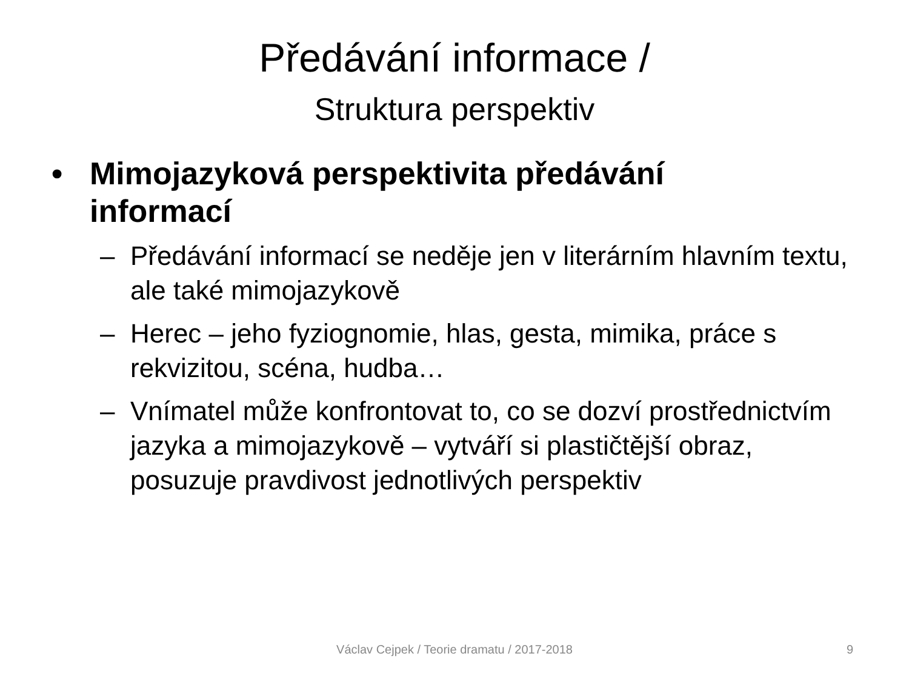Předávání informace /
Struktura perspektiv
• Mimojazyková perspektivita předávání
informací
– Předávání informací se neděje jen v literárním hlavním textu, ale také mimojazykově
– Herec – jeho fyziognomie, hlas, gesta, mimika, práce s rekvizitou, scéna, hudba…
– Vnímatel může konfrontovat to, co se dozví prostřednictvím jazyka a mimojazykově – vytváří si plastičtější obraz, posuzuje pravdivost jednotlivých perspektiv
Václav Cejpek / Teorie dramatu / 2017-2018
9